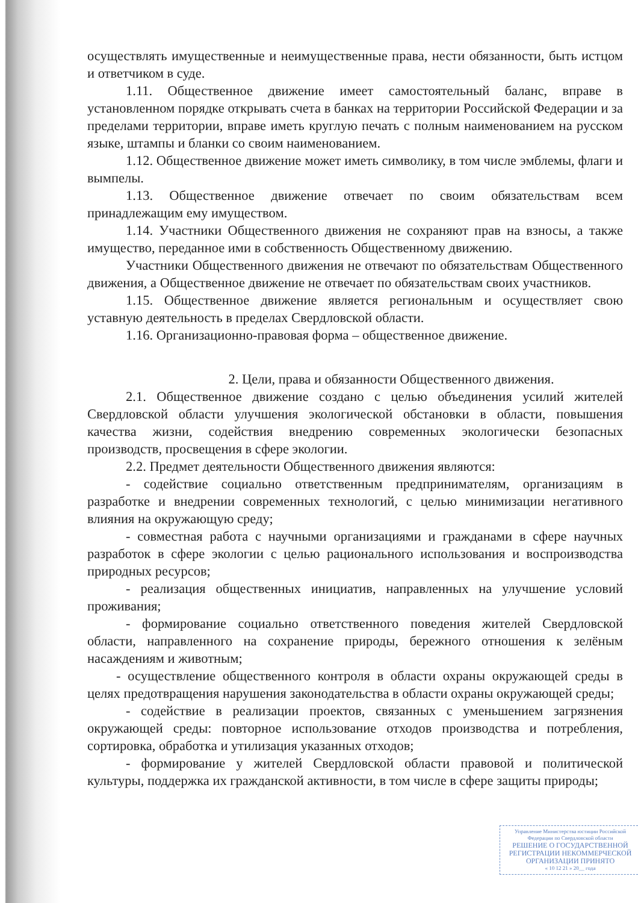осуществлять имущественные и неимущественные права, нести обязанности, быть истцом и ответчиком в суде.
1.11. Общественное движение имеет самостоятельный баланс, вправе в установленном порядке открывать счета в банках на территории Российской Федерации и за пределами территории, вправе иметь круглую печать с полным наименованием на русском языке, штампы и бланки со своим наименованием.
1.12. Общественное движение может иметь символику, в том числе эмблемы, флаги и вымпелы.
1.13. Общественное движение отвечает по своим обязательствам всем принадлежащим ему имуществом.
1.14. Участники Общественного движения не сохраняют прав на взносы, а также имущество, переданное ими в собственность Общественному движению.
Участники Общественного движения не отвечают по обязательствам Общественного движения, а Общественное движение не отвечает по обязательствам своих участников.
1.15. Общественное движение является региональным и осуществляет свою уставную деятельность в пределах Свердловской области.
1.16. Организационно-правовая форма – общественное движение.
2. Цели, права и обязанности Общественного движения.
2.1. Общественное движение создано с целью объединения усилий жителей Свердловской области улучшения экологической обстановки в области, повышения качества жизни, содействия внедрению современных экологически безопасных производств, просвещения в сфере экологии.
2.2. Предмет деятельности Общественного движения являются:
- содействие социально ответственным предпринимателям, организациям в разработке и внедрении современных технологий, с целью минимизации негативного влияния на окружающую среду;
- совместная работа с научными организациями и гражданами в сфере научных разработок в сфере экологии с целью рационального использования и воспроизводства природных ресурсов;
- реализация общественных инициатив, направленных на улучшение условий проживания;
- формирование социально ответственного поведения жителей Свердловской области, направленного на сохранение природы, бережного отношения к зелёным насаждениям и животным;
- осуществление общественного контроля в области охраны окружающей среды в целях предотвращения нарушения законодательства в области охраны окружающей среды;
- содействие в реализации проектов, связанных с уменьшением загрязнения окружающей среды: повторное использование отходов производства и потребления, сортировка, обработка и утилизация указанных отходов;
- формирование у жителей Свердловской области правовой и политической культуры, поддержка их гражданской активности, в том числе в сфере защиты природы;
Управление Министерства юстиции Российской Федерации по Свердловской области
РЕШЕНИЕ О ГОСУДАРСТВЕННОЙ РЕГИСТРАЦИИ НЕКОММЕРЧЕСКОЙ ОРГАНИЗАЦИИ ПРИНЯТО
« 10 12 21 » 20__ года